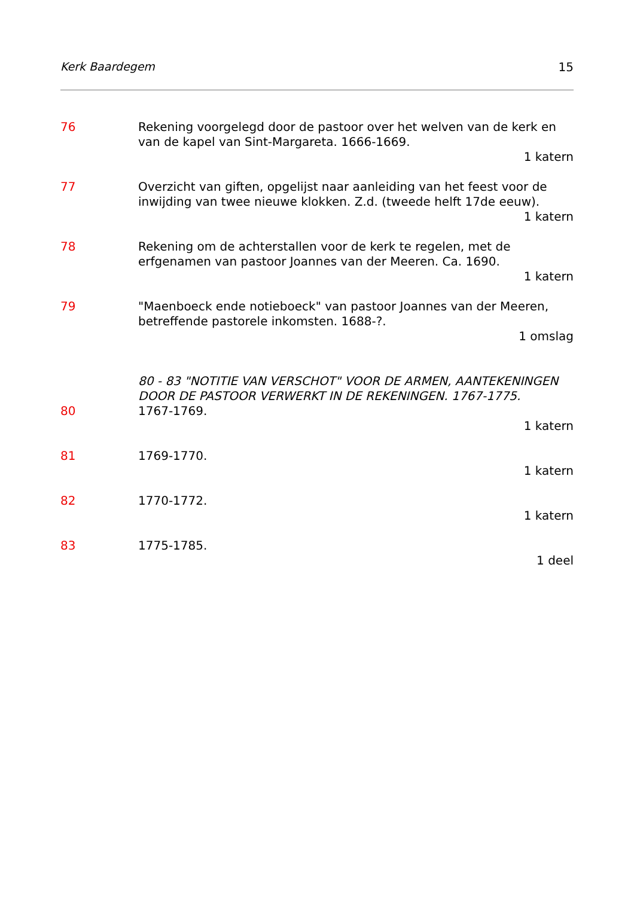Kerk Baardegem 15
76 Rekening voorgelegd door de pastoor over het welven van de kerk en van de kapel van Sint-Margareta. 1666-1669.
1 katern
77 Overzicht van giften, opgelijst naar aanleiding van het feest voor de inwijding van twee nieuwe klokken. Z.d. (tweede helft 17de eeuw).
1 katern
78 Rekening om de achterstallen voor de kerk te regelen, met de erfgenamen van pastoor Joannes van der Meeren. Ca. 1690.
1 katern
79 "Maenboeck ende notieboeck" van pastoor Joannes van der Meeren, betreffende pastorele inkomsten. 1688-?.
1 omslag
80 - 83 "NOTITIE VAN VERSCHOT" VOOR DE ARMEN, AANTEKENINGEN DOOR DE PASTOOR VERWERKT IN DE REKENINGEN. 1767-1775.
80 1767-1769.
1 katern
81 1769-1770.
1 katern
82 1770-1772.
1 katern
83 1775-1785.
1 deel